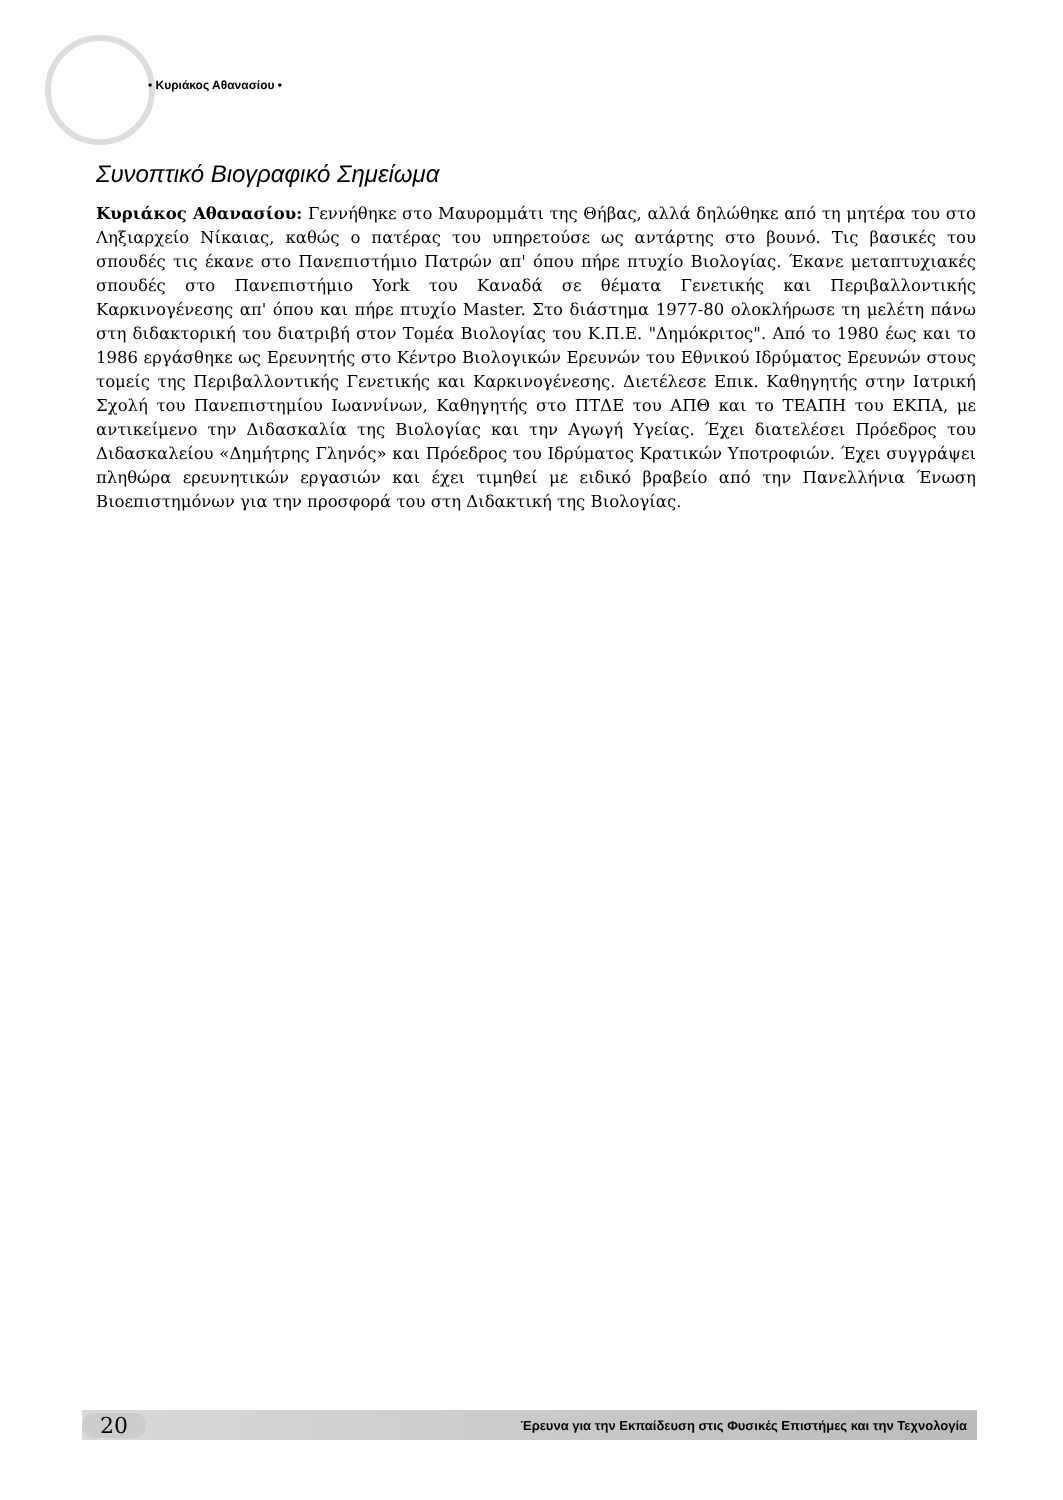• Κυριάκος Αθανασίου •
Συνοπτικό Βιογραφικό Σημείωμα
Κυριάκος Αθανασίου: Γεννήθηκε στο Μαυρομμάτι της Θήβας, αλλά δηλώθηκε από τη μητέρα του στο Ληξιαρχείο Νίκαιας, καθώς ο πατέρας του υπηρετούσε ως αντάρτης στο βουνό. Τις βασικές του σπουδές τις έκανε στο Πανεπιστήμιο Πατρών απ' όπου πήρε πτυχίο Βιολογίας. Έκανε μεταπτυχιακές σπουδές στο Πανεπιστήμιο York του Καναδά σε θέματα Γενετικής και Περιβαλλοντικής Καρκινογένεσης απ' όπου και πήρε πτυχίο Master. Στο διάστημα 1977-80 ολοκλήρωσε τη μελέτη πάνω στη διδακτορική του διατριβή στον Τομέα Βιολογίας του Κ.Π.Ε. "Δημόκριτος". Από το 1980 έως και το 1986 εργάσθηκε ως Ερευνητής στο Κέντρο Βιολογικών Ερευνών του Εθνικού Ιδρύματος Ερευνών στους τομείς της Περιβαλλοντικής Γενετικής και Καρκινογένεσης. Διετέλεσε Επικ. Καθηγητής στην Ιατρική Σχολή του Πανεπιστημίου Ιωαννίνων, Καθηγητής στο ΠΤΔΕ του ΑΠΘ και το ΤΕΑΠΗ του ΕΚΠΑ, με αντικείμενο την Διδασκαλία της Βιολογίας και την Αγωγή Υγείας. Έχει διατελέσει Πρόεδρος του Διδασκαλείου «Δημήτρης Γληνός» και Πρόεδρος του Ιδρύματος Κρατικών Υποτροφιών. Έχει συγγράψει πληθώρα ερευνητικών εργασιών και έχει τιμηθεί με ειδικό βραβείο από την Πανελλήνια Ένωση Βιοεπιστημόνων για την προσφορά του στη Διδακτική της Βιολογίας.
20 Έρευνα για την Εκπαίδευση στις Φυσικές Επιστήμες και την Τεχνολογία